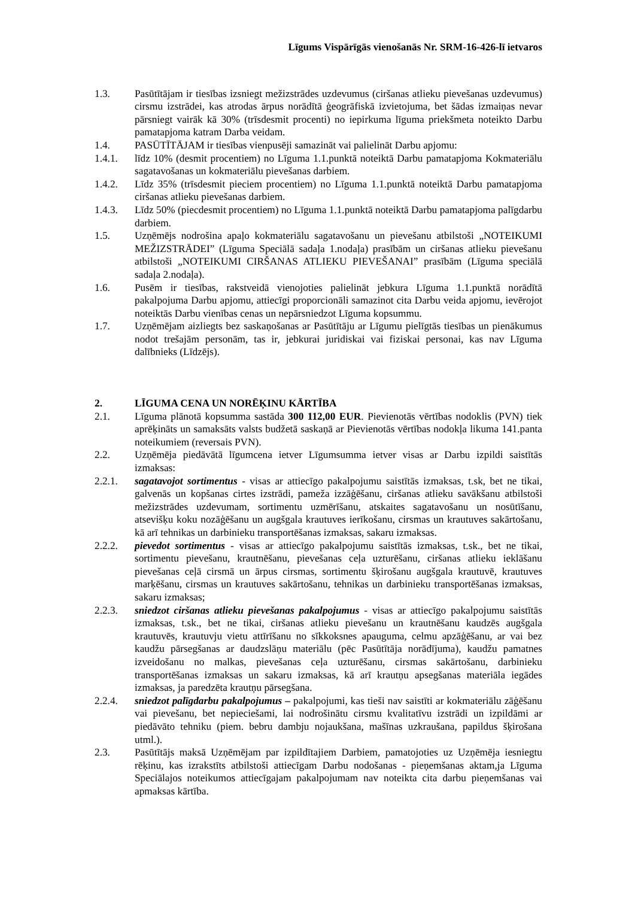Līgums Vispārīgās vienošanās Nr. SRM-16-426-lī ietvaros
1.3. Pasūtītājam ir tiesības izsniegt mežizstrādes uzdevumus (ciršanas atlieku pievešanas uzdevumus) cirsmu izstrādei, kas atrodas ārpus norādītā ģeogrāfiskā izvietojuma, bet šādas izmaiņas nevar pārsniegt vairāk kā 30% (trīsdesmit procenti) no iepirkuma līguma priekšmeta noteikto Darbu pamatapjoma katram Darba veidam.
1.4. PASŪTĪTĀJAM ir tiesības vienpusēji samazināt vai palielināt Darbu apjomu:
1.4.1. līdz 10% (desmit procentiem) no Līguma 1.1.punktā noteiktā Darbu pamatapjoma Kokmateriālu sagatavošanas un kokmateriālu pievešanas darbiem.
1.4.2. Līdz 35% (trīsdesmit pieciem procentiem) no Līguma 1.1.punktā noteiktā Darbu pamatapjoma ciršanas atlieku pievešanas darbiem.
1.4.3. Līdz 50% (piecdesmit procentiem) no Līguma 1.1.punktā noteiktā Darbu pamatapjoma palīgdarbu darbiem.
1.5. Uzņēmējs nodrošina apaļo kokmateriālu sagatavošanu un pievešanu atbilstoši „NOTEIKUMI MEŽIZSTRĀDEI” (Līguma Speciālā sadaļa 1.nodaļa) prasībām un ciršanas atlieku pievešanu atbilstoši „NOTEIKUMI CIRŠANAS ATLIEKU PIEVEŠANAI” prasībām (Līguma speciālā sadaļa 2.nodaļa).
1.6. Pusēm ir tiesības, rakstveidā vienojoties palielināt jebkura Līguma 1.1.punktā norādītā pakalpojuma Darbu apjomu, attiecīgi proporcionāli samazinot cita Darbu veida apjomu, ievērojot noteiktās Darbu vienības cenas un nepārsniedzot Līguma kopsummu.
1.7. Uzņēmējam aizliegts bez saskaņošanas ar Pasūtītāju ar Līgumu pielīgtās tiesības un pienākumus nodot trešajām personām, tas ir, jebkurai juridiskai vai fiziskai personai, kas nav Līguma dalībnieks (Līdzējs).
2. LĪGUMA CENA UN NORĒĶINU KĀRTĪBA
2.1. Līguma plānotā kopsumma sastāda 300 112,00 EUR. Pievienotās vērtības nodoklis (PVN) tiek aprēķināts un samaksāts valsts budžetā saskaņā ar Pievienotās vērtības nodokļa likuma 141.panta noteikumiem (reversais PVN).
2.2. Uzņēmēja piedāvātā līgumcena ietver Līgumsumma ietver visas ar Darbu izpildi saistītās izmaksas:
2.2.1. sagatavojot sortimentus - visas ar attiecīgo pakalpojumu saistītās izmaksas, t.sk, bet ne tikai, galvenās un kopšanas cirtes izstrādi, pameža izzāģēšanu, ciršanas atlieku savākšanu atbilstoši mežizstrādes uzdevumam, sortimentu uzmērīšanu, atskaites sagatavošanu un nosūtīšanu, atsevišķu koku nozāģēšanu un augšgala krautuves ierīkošanu, cirsmas un krautuves sakārtošanu, kā arī tehnikas un darbinieku transportēšanas izmaksas, sakaru izmaksas.
2.2.2. pievedot sortimentus - visas ar attiecīgo pakalpojumu saistītās izmaksas, t.sk., bet ne tikai, sortimentu pievešanu, krautnēšanu, pievešanas ceļa uzturēšanu, ciršanas atlieku ieklāšanu pievešanas ceļā cirsmā un ārpus cirsmas, sortimentu šķirošanu augšgala krautuvē, krautuves marķēšanu, cirsmas un krautuves sakārtošanu, tehnikas un darbinieku transportēšanas izmaksas, sakaru izmaksas;
2.2.3. sniedzot ciršanas atlieku pievešanas pakalpojumus - visas ar attiecīgo pakalpojumu saistītās izmaksas, t.sk., bet ne tikai, ciršanas atlieku pievešanu un krautnēšanu kaudzēs augšgala krautuvēs, krautuvju vietu attīrīšanu no sīkkoksnes apauguma, celmu apzāģēšanu, ar vai bez kaudžu pārsegšanas ar daudzslāņu materiālu (pēc Pasūtītāja norādījuma), kaudžu pamatnes izveidošanu no malkas, pievešanas ceļa uzturēšanu, cirsmas sakārtošanu, darbinieku transportēšanas izmaksas un sakaru izmaksas, kā arī krautņu apsegšanas materiāla iegādes izmaksas, ja paredzēta krautņu pārsegšana.
2.2.4. sniedzot palīgdarbu pakalpojumus – pakalpojumi, kas tieši nav saistīti ar kokmateriālu zāģēšanu vai pievešanu, bet nepieciešami, lai nodrošinātu cirsmu kvalitatīvu izstrādi un izpildāmi ar piedāvāto tehniku (piem. bebru dambju nojaukšana, mašīnas uzkraušana, papildus šķirošana utml.).
2.3. Pasūtītājs maksā Uzņēmējam par izpildītajiem Darbiem, pamatojoties uz Uzņēmēja iesniegtu rēķinu, kas izrakstīts atbilstoši attiecīgam Darbu nodošanas - pieņemšanas aktam,ja Līguma Speciālajos noteikumos attiecīgajam pakalpojumam nav noteikta cita darbu pieņemšanas vai apmaksas kārtība.